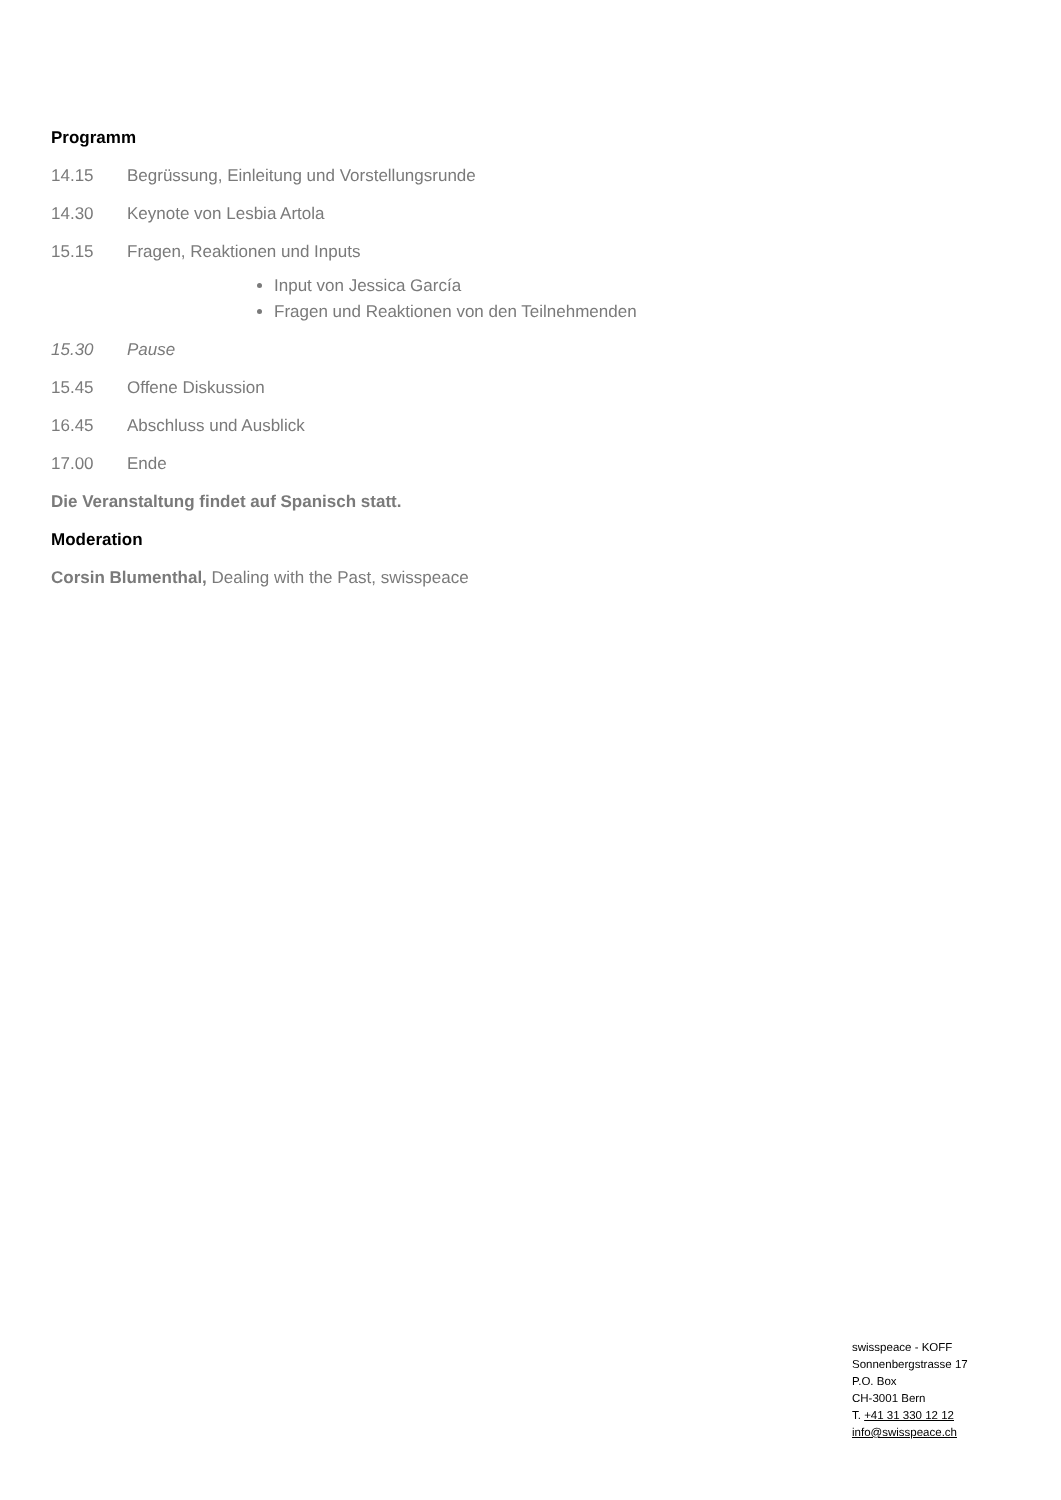Programm
14.15 Begrüssung, Einleitung und Vorstellungsrunde
14.30 Keynote von Lesbia Artola
15.15 Fragen, Reaktionen und Inputs
Input von Jessica García
Fragen und Reaktionen von den Teilnehmenden
15.30 Pause
15.45 Offene Diskussion
16.45 Abschluss und Ausblick
17.00 Ende
Die Veranstaltung findet auf Spanisch statt.
Moderation
Corsin Blumenthal, Dealing with the Past, swisspeace
swisspeace - KOFF
Sonnenbergstrasse 17
P.O. Box
CH-3001 Bern
T. +41 31 330 12 12
info@swisspeace.ch